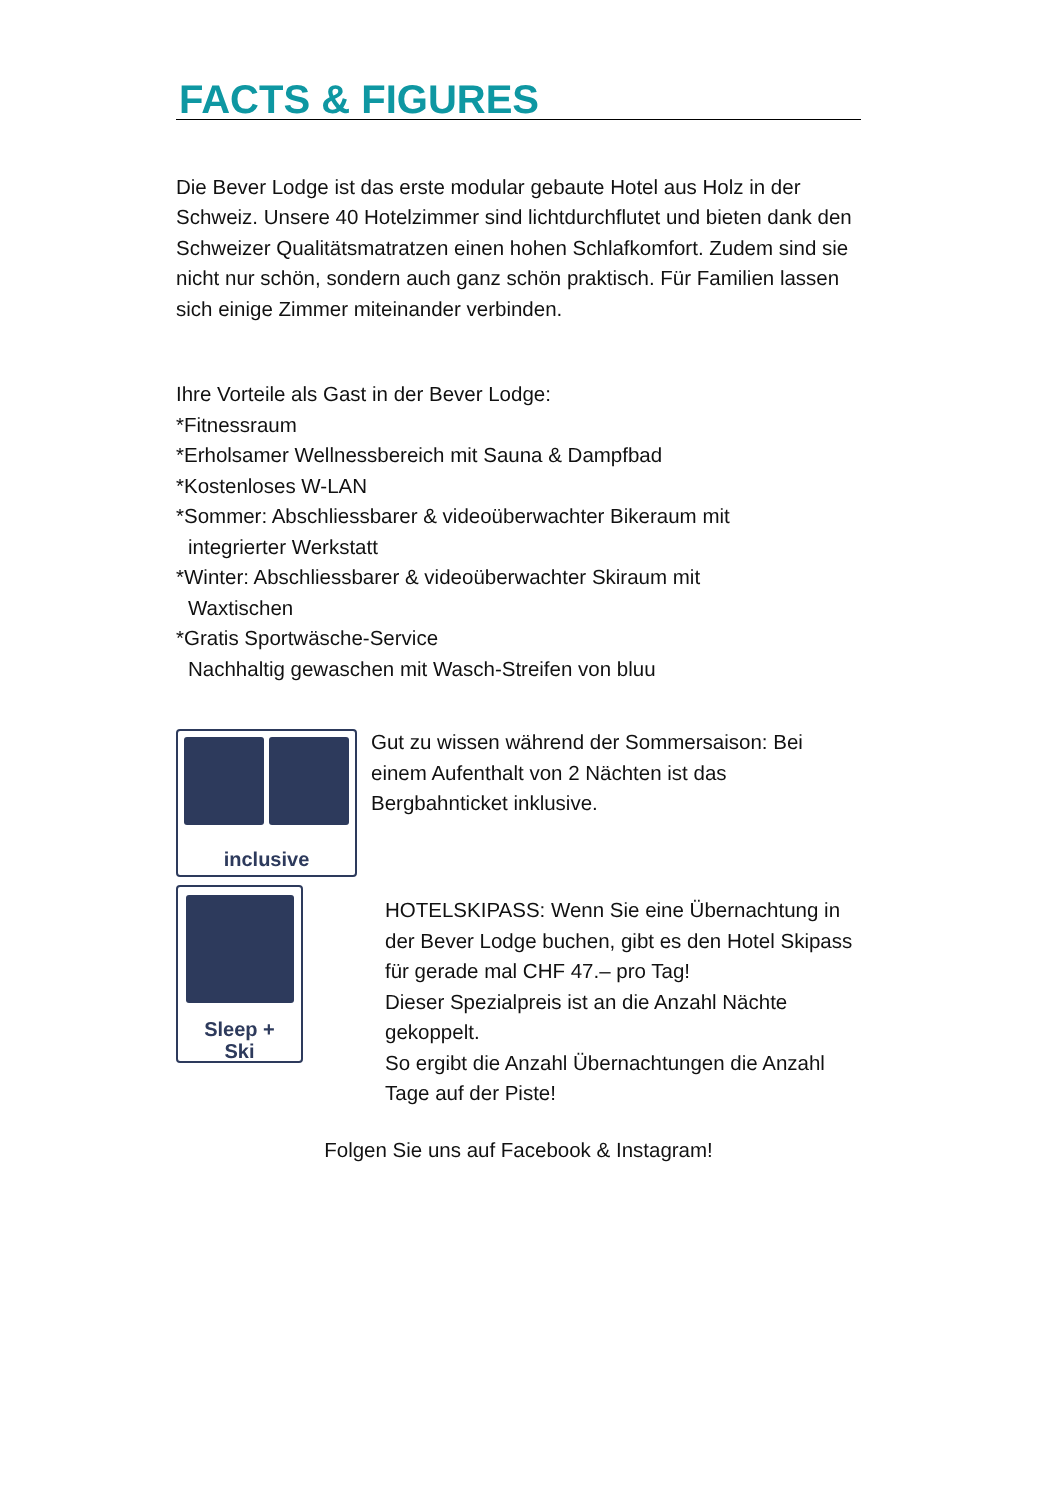FACTS & FIGURES
Die Bever Lodge ist das erste modular gebaute Hotel aus Holz in der Schweiz. Unsere 40 Hotelzimmer sind lichtdurchflutet und bieten dank den Schweizer Qualitätsmatratzen einen hohen Schlafkomfort. Zudem sind sie nicht nur schön, sondern auch ganz schön praktisch. Für Familien lassen sich einige Zimmer miteinander verbinden.
Ihre Vorteile als Gast in der Bever Lodge:
*Fitnessraum
*Erholsamer Wellnessbereich mit Sauna & Dampfbad
*Kostenloses W-LAN
*Sommer: Abschliessbarer & videoüberwachter Bikeraum mit
integrierter Werkstatt
*Winter: Abschliessbarer & videoüberwachter Skiraum mit
Waxtischen
*Gratis Sportwäsche-Service
Nachhaltig gewaschen mit Wasch-Streifen von bluu
inclusive
Gut zu wissen während der Sommersaison: Bei einem Aufenthalt von 2 Nächten ist das Bergbahnticket inklusive.
Sleep +
Ski
HOTELSKIPASS: Wenn Sie eine Übernachtung in der Bever Lodge buchen, gibt es den Hotel Skipass für gerade mal CHF 47.– pro Tag!
Dieser Spezialpreis ist an die Anzahl Nächte gekoppelt.
So ergibt die Anzahl Übernachtungen die Anzahl Tage auf der Piste!
Folgen Sie uns auf Facebook & Instagram!